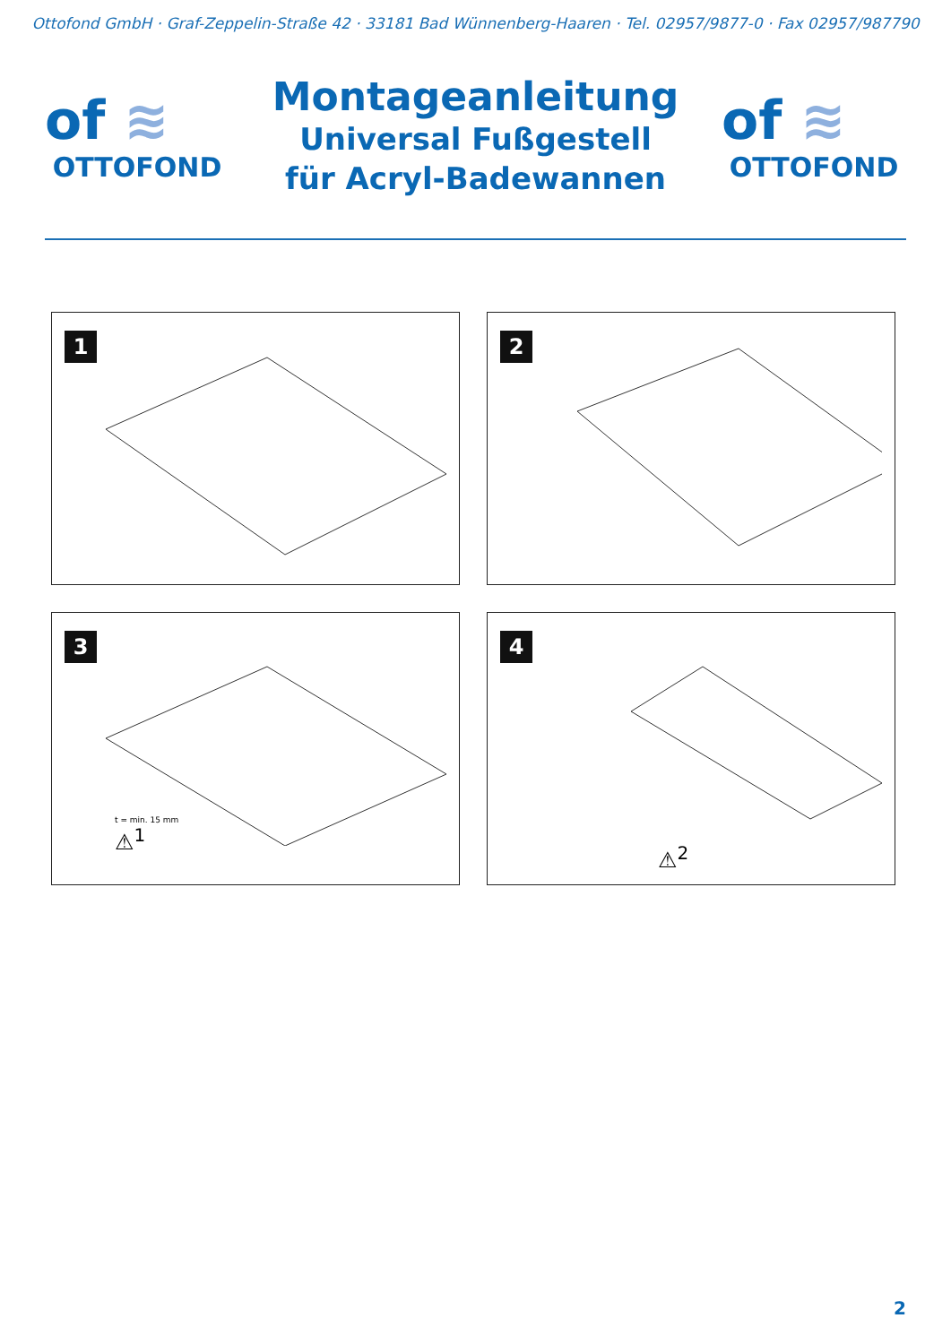Ottofond GmbH · Graf-Zeppelin-Straße 42 · 33181 Bad Wünnenberg-Haaren · Tel. 02957/9877-0 · Fax 02957/987790
of ≋
OTTOFOND
Montageanleitung
Universal Fußgestell
für Acryl-Badewannen
of ≋
OTTOFOND
1
2
3
t = min. 15 mm
⚠<sup>1</sup>
4
⚠<sup>2</sup>
2